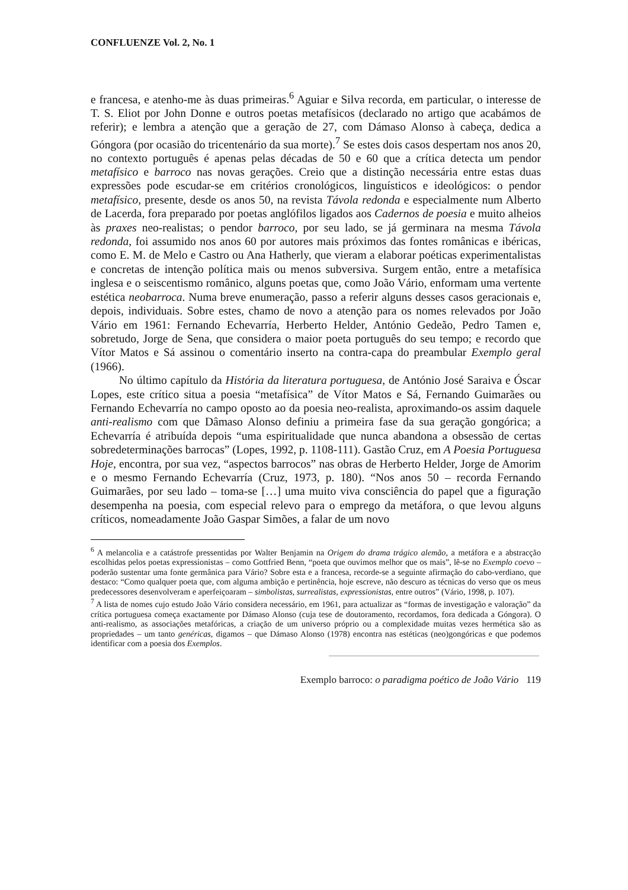CONFLUENZE Vol. 2, No. 1
e francesa, e atenho-me às duas primeiras.<sup>6</sup> Aguiar e Silva recorda, em particular, o interesse de T. S. Eliot por John Donne e outros poetas metafísicos (declarado no artigo que acabámos de referir); e lembra a atenção que a geração de 27, com Dámaso Alonso à cabeça, dedica a Góngora (por ocasião do tricentenário da sua morte).<sup>7</sup> Se estes dois casos despertam nos anos 20, no contexto português é apenas pelas décadas de 50 e 60 que a crítica detecta um pendor metafísico e barroco nas novas gerações. Creio que a distinção necessária entre estas duas expressões pode escudar-se em critérios cronológicos, linguísticos e ideológicos: o pendor metafísico, presente, desde os anos 50, na revista Távola redonda e especialmente num Alberto de Lacerda, fora preparado por poetas anglófilos ligados aos Cadernos de poesia e muito alheios às praxes neo-realistas; o pendor barroco, por seu lado, se já germinara na mesma Távola redonda, foi assumido nos anos 60 por autores mais próximos das fontes românicas e ibéricas, como E. M. de Melo e Castro ou Ana Hatherly, que vieram a elaborar poéticas experimentalistas e concretas de intenção política mais ou menos subversiva. Surgem então, entre a metafísica inglesa e o seiscentismo românico, alguns poetas que, como João Vário, enformam uma vertente estética neobarroca. Numa breve enumeração, passo a referir alguns desses casos geracionais e, depois, individuais. Sobre estes, chamo de novo a atenção para os nomes relevados por João Vário em 1961: Fernando Echevarría, Herberto Helder, António Gedeão, Pedro Tamen e, sobretudo, Jorge de Sena, que considera o maior poeta português do seu tempo; e recordo que Vítor Matos e Sá assinou o comentário inserto na contra-capa do preambular Exemplo geral (1966).
No último capítulo da História da literatura portuguesa, de António José Saraiva e Óscar Lopes, este crítico situa a poesia “metafísica” de Vítor Matos e Sá, Fernando Guimarães ou Fernando Echevarría no campo oposto ao da poesia neo-realista, aproximando-os assim daquele anti-realismo com que Dâmaso Alonso definiu a primeira fase da sua geração gongórica; a Echevarría é atribuída depois “uma espiritualidade que nunca abandona a obsessão de certas sobredeterminações barrocas” (Lopes, 1992, p. 1108-111). Gastão Cruz, em A Poesia Portuguesa Hoje, encontra, por sua vez, “aspectos barrocos” nas obras de Herberto Helder, Jorge de Amorim e o mesmo Fernando Echevarría (Cruz, 1973, p. 180). “Nos anos 50 – recorda Fernando Guimarães, por seu lado – toma-se […] uma muito viva consciência do papel que a figuração desempenha na poesia, com especial relevo para o emprego da metáfora, o que levou alguns críticos, nomeadamente João Gaspar Simões, a falar de um novo
<sup>6</sup> A melancolia e a catástrofe pressentidas por Walter Benjamin na Origem do drama trágico alemão, a metáfora e a abstracção escolhidas pelos poetas expressionistas – como Gottfried Benn, “poeta que ouvimos melhor que os mais”, lê-se no Exemplo coevo – poderão sustentar uma fonte germânica para Vário? Sobre esta e a francesa, recorde-se a seguinte afirmação do cabo-verdiano, que destaco: “Como qualquer poeta que, com alguma ambição e pertinência, hoje escreve, não descuro as técnicas do verso que os meus predecessores desenvolveram e aperfeiçoaram – simbolistas, surrealistas, expressionistas, entre outros” (Vário, 1998, p. 107).
<sup>7</sup> A lista de nomes cujo estudo João Vário considera necessário, em 1961, para actualizar as “formas de investigação e valoração” da crítica portuguesa começa exactamente por Dámaso Alonso (cuja tese de doutoramento, recordamos, fora dedicada a Góngora). O anti-realismo, as associações metafóricas, a criação de um universo próprio ou a complexidade muitas vezes hermética são as propriedades – um tanto genéricas, digamos – que Dámaso Alonso (1978) encontra nas estéticas (neo)gongóricas e que podemos identificar com a poesia dos Exemplos.
Exemplo barroco: o paradigma poético de João Vário 119